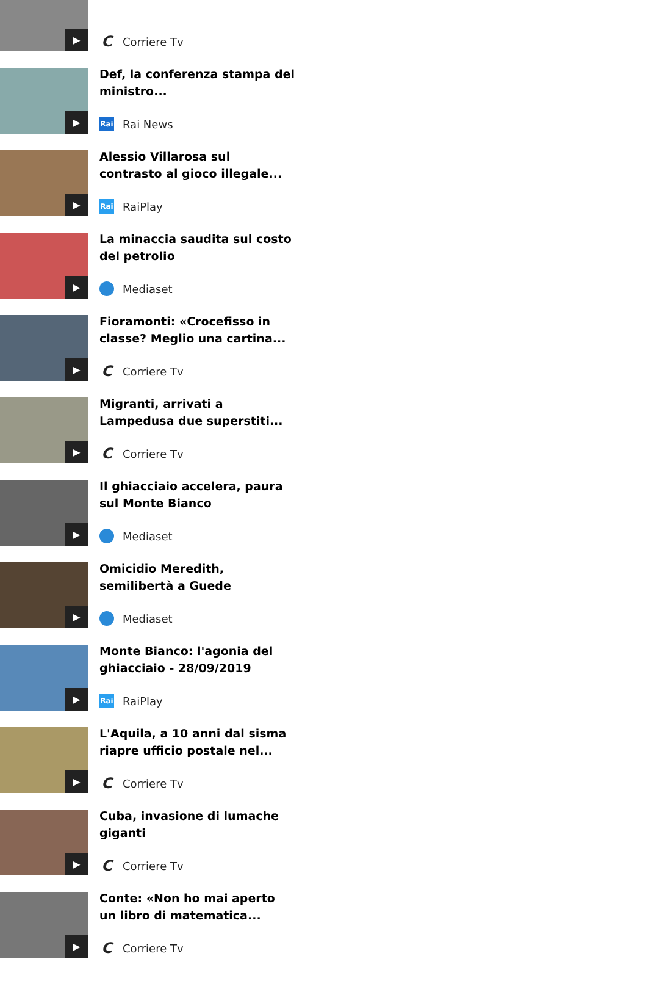▶
C Corriere Tv
▶
Def, la conferenza stampa del ministro...
Rai Rai News
▶
Alessio Villarosa sul contrasto al gioco illegale...
Rai RaiPlay
▶
La minaccia saudita sul costo del petrolio
Mediaset
▶
Fioramonti: «Crocefisso in classe? Meglio una cartina...
C Corriere Tv
▶
Migranti, arrivati a Lampedusa due superstiti...
C Corriere Tv
▶
Il ghiacciaio accelera, paura sul Monte Bianco
Mediaset
▶
Omicidio Meredith, semilibertà a Guede
Mediaset
▶
Monte Bianco: l'agonia del ghiacciaio - 28/09/2019
Rai RaiPlay
▶
L'Aquila, a 10 anni dal sisma riapre ufficio postale nel...
C Corriere Tv
▶
Cuba, invasione di lumache giganti
C Corriere Tv
▶
Conte: «Non ho mai aperto un libro di matematica...
C Corriere Tv